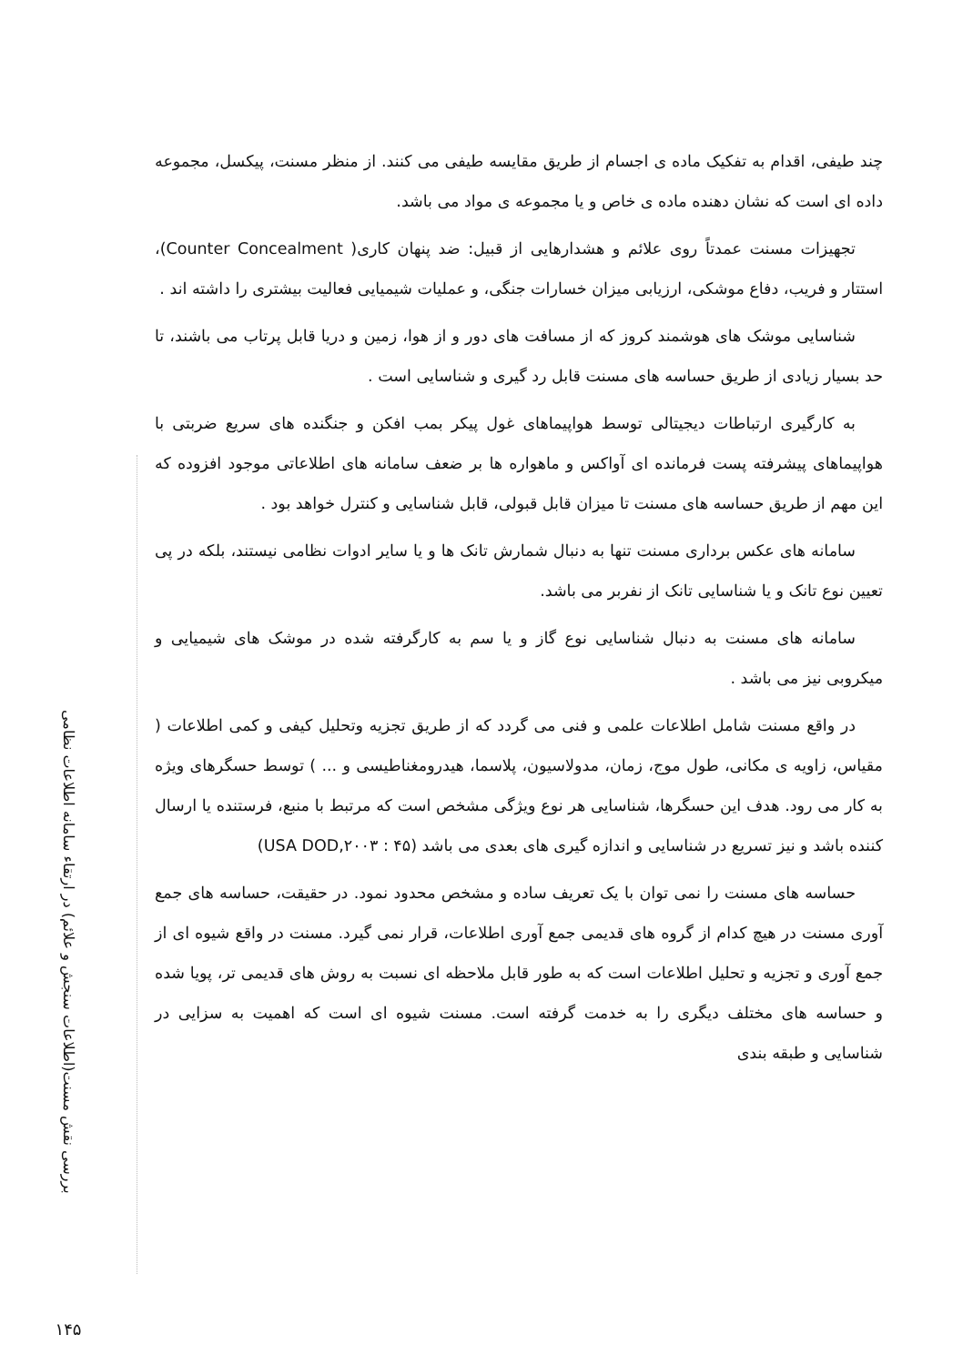بررسی نقش مسنت(اطلاعات سنجش و علائم) در ارتقاء سامانه اطلاعات نظامی
۱۴۵
چند طیفی، اقدام به تفکیک ماده ی اجسام از طریق مقایسه طیفی می کنند. از منظر مسنت، پیکسل، مجموعه داده ای است که نشان دهنده ماده ی خاص و یا مجموعه ی مواد می باشد.
تجهیزات مسنت عمدتاً روی علائم و هشدارهایی از قبیل: ضد پنهان کاری( Counter Concealment)، استتار و فریب، دفاع موشکی، ارزیابی میزان خسارات جنگی، و عملیات شیمیایی فعالیت بیشتری را داشته اند .
شناسایی موشک های هوشمند کروز که از مسافت های دور و از هوا، زمین و دریا قابل پرتاب می باشند، تا حد بسیار زیادی از طریق حساسه های مسنت قابل رد گیری و شناسایی است .
به کارگیری ارتباطات دیجیتالی توسط هواپیماهای غول پیکر بمب افکن و جنگنده های سریع ضربتی با هواپیماهای پیشرفته پست فرمانده ای آواکس و ماهواره ها بر ضعف سامانه های اطلاعاتی موجود افزوده که این مهم از طریق حساسه های مسنت تا میزان قابل قبولی، قابل شناسایی و کنترل خواهد بود .
سامانه های عکس برداری مسنت تنها به دنبال شمارش تانک ها و یا سایر ادوات نظامی نیستند، بلکه در پی تعیین نوع تانک و یا شناسایی تانک از نفربر می باشد.
سامانه های مسنت به دنبال شناسایی نوع گاز و یا سم به کارگرفته شده در موشک های شیمیایی و میکروبی نیز می باشد .
در واقع مسنت شامل اطلاعات علمی و فنی می گردد که از طریق تجزیه وتحلیل کیفی و کمی اطلاعات ( مقیاس، زاویه ی مکانی، طول موج، زمان، مدولاسیون، پلاسما، هیدرومغناطیسی و ... ) توسط حسگرهای ویژه به کار می رود. هدف این حسگرها، شناسایی هر نوع ویژگی مشخص است که مرتبط با منبع، فرستنده یا ارسال کننده باشد و نیز تسریع در شناسایی و اندازه گیری های بعدی می باشد (USA DOD,۲۰۰۳ : ۴۵)
حساسه های مسنت را نمی توان با یک تعریف ساده و مشخص محدود نمود. در حقیقت، حساسه های جمع آوری مسنت در هیچ کدام از گروه های قدیمی جمع آوری اطلاعات، قرار نمی گیرد. مسنت در واقع شیوه ای از جمع آوری و تجزیه و تحلیل اطلاعات است که به طور قابل ملاحظه ای نسبت به روش های قدیمی تر، پویا شده و حساسه های مختلف دیگری را به خدمت گرفته است. مسنت شیوه ای است که اهمیت به سزایی در شناسایی و طبقه بندی